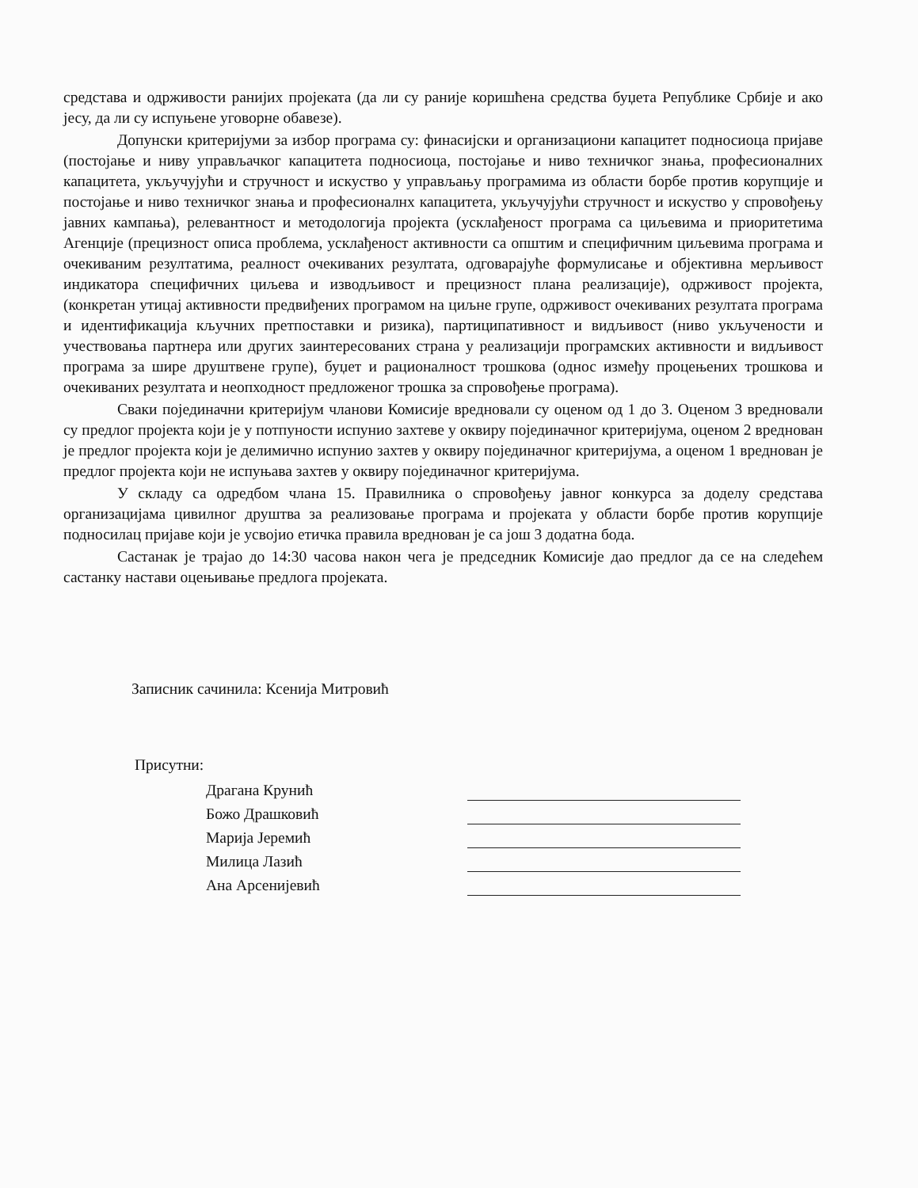средстава и одрживости ранијих пројеката (да ли су раније коришћена средства буџета Републике Србије и ако јесу, да ли су испуњене уговорне обавезе).
Допунски критеријуми за избор програма су: финасијски и организациони капацитет подносиоца пријаве (постојање и ниву управљачког капацитета подносиоца, постојање и ниво техничког знања, професионалних капацитета, укључујући и стручност и искуство у управљању програмима из области борбе против корупције и постојање и ниво техничког знања и професионалнх капацитета, укључујући стручност и искуство у спровођењу јавних кампања), релевантност и методологија пројекта (усклађеност програма са циљевима и приоритетима Агенције (прецизност описа проблема, усклађеност активности са општим и специфичним циљевима програма и очекиваним резултатима, реалност очекиваних резултата, одговарајуће формулисање и објективна мерљивост индикатора специфичних циљева и изводљивост и прецизност плана реализације), одрживост пројекта, (конкретан утицај активности предвиђених програмом на циљне групе, одрживост очекиваних резултата програма и идентификација кључних претпоставки и ризика), партиципативност и видљивост (ниво укључености и учествовања партнера или других заинтересованих страна у реализацији програмских активности и видљивост програма за шире друштвене групе), буџет и рационалност трошкова (однос између процењених трошкова и очекиваних резултата и неопходност предложеног трошка за спровођење програма).
Сваки појединачни критеријум чланови Комисије вредновали су оценом од 1 до 3. Оценом 3 вредновали су предлог пројекта који је у потпуности испунио захтеве у оквиру појединачног критеријума, оценом 2 вреднован је предлог пројекта који је делимично испунио захтев у оквиру појединачног критеријума, а оценом 1 вреднован је предлог пројекта који не испуњава захтев у оквиру појединачног критеријума.
У складу са одредбом члана 15. Правилника о спровођењу јавног конкурса за доделу средстава организацијама цивилног друштва за реализовање програма и пројеката у области борбе против корупције подносилац пријаве који је усвојио етичка правила вреднован је са још 3 додатна бода.
Састанак је трајао до 14:30 часова након чега је председник Комисије дао предлог да се на следећем састанку настави оцењивање предлога пројеката.
Записник сачинила: Ксенија Митровић
Присутни:
Драгана Крунић
Божо Драшковић
Марија Јеремић
Милица Лазић
Ана Арсенијевић